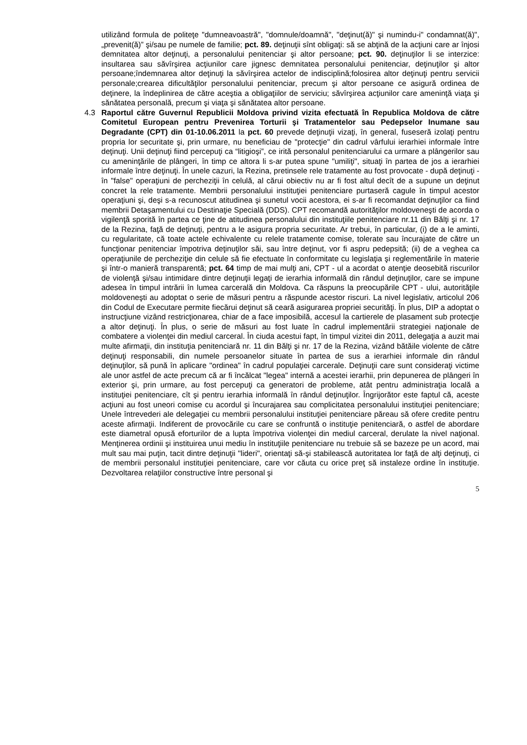utilizând formula de politeţe "dumneavoastră", "domnule/doamnă", "deţinut(ă)" şi numindu-i" condamnat(ă)", „prevenit(ă)” şi/sau pe numele de familie; pct. 89. deţinuţii sînt obligaţi: să se abţină de la acţiuni care ar înjosi demnitatea altor deţinuţi, a personalului penitenciar şi altor persoane; pct. 90. deţinuţilor li se interzice: insultarea sau săvîrşirea acţiunilor care jignesc demnitatea personalului penitenciar, deţinuţilor şi altor persoane;îndemnarea altor deţinuţi la săvîrşirea actelor de indisciplină;folosirea altor deţinuţi pentru servicii personale;crearea dificultăţilor personalului penitenciar, precum şi altor persoane ce asigură ordinea de deţinere, la îndeplinirea de către aceştia a obligaţiilor de serviciu; săvîrşirea acţiunilor care ameninţă viaţa şi sănătatea personală, precum şi viaţa şi sănătatea altor persoane.
4.3 Raportul către Guvernul Republicii Moldova privind vizita efectuată în Republica Moldova de către Comitetul European pentru Prevenirea Torturii şi Tratamentelor sau Pedepselor Inumane sau Degradante (CPT) din 01-10.06.2011 la pct. 60 prevede deţinuţii vizaţi, în general, fuseseră izolaţi pentru propria lor securitate şi, prin urmare, nu beneficiau de "protecţie" din cadrul vârfului ierarhiei informale între deţinuţi. Unii deţinuţi fiind percepuţi ca “litigioşi”, ce irită personalul penitenciarului ca urmare a plângerilor sau cu ameninţările de plângeri, în timp ce altora li s-ar putea spune "umiliţi", situaţi în partea de jos a ierarhiei informale între deţinuţi. În unele cazuri, la Rezina, pretinsele rele tratamente au fost provocate - după deţinuţi - în "false" operaţiuni de percheziţii în celulă, al cărui obiectiv nu ar fi fost altul decît de a supune un deţinut concret la rele tratamente. Membrii personalului instituţiei penitenciare purtaseră cagule în timpul acestor operaţiuni şi, deşi s-a recunoscut atitudinea şi sunetul vocii acestora, ei s-ar fi recomandat deţinuţilor ca fiind membrii Detaşamentului cu Destinaţie Specială (DDS). CPT recomandă autorităţilor moldoveneşti de acorda o vigilenţă sporită în partea ce ţine de atitudinea personalului din instituţiile penitenciare nr.11 din Bălţi şi nr. 17 de la Rezina, faţă de deţinuţi, pentru a le asigura propria securitate. Ar trebui, în particular, (i) de a le aminti, cu regularitate, că toate actele echivalente cu relele tratamente comise, tolerate sau încurajate de către un funcţionar penitenciar împotriva deţinuţilor săi, sau între deţinut, vor fi aspru pedepsită; (ii) de a veghea ca operaţiunile de percheziţie din celule să fie efectuate în conformitate cu legislaţia şi reglementările în materie şi într-o manieră transparentă; pct. 64 timp de mai mulţi ani, CPT - ul a acordat o atenţie deosebită riscurilor de violenţă şi/sau intimidare dintre deţinuţii legaţi de ierarhia informală din rândul deţinuţilor, care se impune adesea în timpul intrării în lumea carcerală din Moldova. Ca răspuns la preocupările CPT - ului, autorităţile moldoveneşti au adoptat o serie de măsuri pentru a răspunde acestor riscuri. La nivel legislativ, articolul 206 din Codul de Executare permite fiecărui deţinut să ceară asigurarea propriei securităţi. În plus, DIP a adoptat o instrucţiune vizând restricţionarea, chiar de a face imposibilă, accesul la cartierele de plasament sub protecţie a altor deţinuţi. În plus, o serie de măsuri au fost luate în cadrul implementării strategiei naţionale de combatere a violenţei din mediul carceral. În ciuda acestui fapt, în timpul vizitei din 2011, delegaţia a auzit mai multe afirmaţii, din instituţia penitenciară nr. 11 din Bălţi şi nr. 17 de la Rezina, vizând bătăile violente de către deţinuţi responsabili, din numele persoanelor situate în partea de sus a ierarhiei informale din rândul deţinuţilor, să pună în aplicare "ordinea" în cadrul populaţiei carcerale. Deţinuţii care sunt consideraţi victime ale unor astfel de acte precum că ar fi încălcat "legea" internă a acestei ierarhii, prin depunerea de plângeri în exterior şi, prin urmare, au fost percepuţi ca generatori de probleme, atât pentru administraţia locală a instituţiei penitenciare, cît şi pentru ierarhia informală în rândul deţinuţilor. Îngrijorător este faptul că, aceste acţiuni au fost uneori comise cu acordul şi încurajarea sau complicitatea personalului instituţiei penitenciare; Unele întrevederi ale delegaţiei cu membrii personalului instituţiei penitenciare păreau să ofere credite pentru aceste afirmaţii. Indiferent de provocările cu care se confruntă o instituţie penitenciară, o astfel de abordare este diametral opusă eforturilor de a lupta împotriva violenţei din mediul carceral, derulate la nivel naţional. Menţinerea ordinii şi instituirea unui mediu în instituţiile penitenciare nu trebuie să se bazeze pe un acord, mai mult sau mai puţin, tacit dintre deţinuţii "lideri", orientaţi să-şi stabilească autoritatea lor faţă de alţi deţinuţi, ci de membrii personalul instituţiei penitenciare, care vor căuta cu orice preţ să instaleze ordine în instituţie. Dezvoltarea relaţiilor constructive între personal şi
5